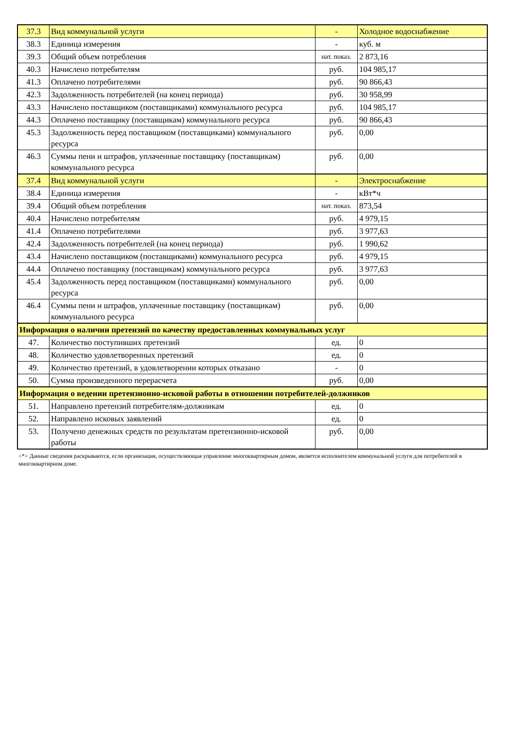| 37.3 | Вид коммунальной услуги | - | Холодное водоснабжение |
| 38.3 | Единица измерения | - | куб. м |
| 39.3 | Общий объем потребления | нат. показ. | 2 873,16 |
| 40.3 | Начислено потребителям | руб. | 104 985,17 |
| 41.3 | Оплачено потребителями | руб. | 90 866,43 |
| 42.3 | Задолженность потребителей (на конец периода) | руб. | 30 958,99 |
| 43.3 | Начислено поставщиком (поставщиками) коммунального ресурса | руб. | 104 985,17 |
| 44.3 | Оплачено поставщику (поставщикам) коммунального ресурса | руб. | 90 866,43 |
| 45.3 | Задолженность перед поставщиком (поставщиками) коммунального ресурса | руб. | 0,00 |
| 46.3 | Суммы пени и штрафов, уплаченные поставщику (поставщикам) коммунального ресурса | руб. | 0,00 |
| 37.4 | Вид коммунальной услуги | - | Электроснабжение |
| 38.4 | Единица измерения | - | кВт*ч |
| 39.4 | Общий объем потребления | нат. показ. | 873,54 |
| 40.4 | Начислено потребителям | руб. | 4 979,15 |
| 41.4 | Оплачено потребителями | руб. | 3 977,63 |
| 42.4 | Задолженность потребителей (на конец периода) | руб. | 1 990,62 |
| 43.4 | Начислено поставщиком (поставщиками) коммунального ресурса | руб. | 4 979,15 |
| 44.4 | Оплачено поставщику (поставщикам) коммунального ресурса | руб. | 3 977,63 |
| 45.4 | Задолженность перед поставщиком (поставщиками) коммунального ресурса | руб. | 0,00 |
| 46.4 | Суммы пени и штрафов, уплаченные поставщику (поставщикам) коммунального ресурса | руб. | 0,00 |
| Информация о наличии претензий по качеству предоставленных коммунальных услуг | | | |
| 47. | Количество поступивших претензий | ед. | 0 |
| 48. | Количество удовлетворенных претензий | ед. | 0 |
| 49. | Количество претензий, в удовлетворении которых отказано | - | 0 |
| 50. | Сумма произведенного перерасчета | руб. | 0,00 |
| Информация о ведении претензионно-исковой работы в отношении потребителей-должников | | | |
| 51. | Направлено претензий потребителям-должникам | ед. | 0 |
| 52. | Направлено исковых заявлений | ед. | 0 |
| 53. | Получено денежных средств по результатам претензионно-исковой работы | руб. | 0,00 |
<*> Данные сведения раскрываются, если организация, осуществляющая управление многоквартирным домом, является исполнителем коммунальной услуги для потребителей в многоквартирном доме.